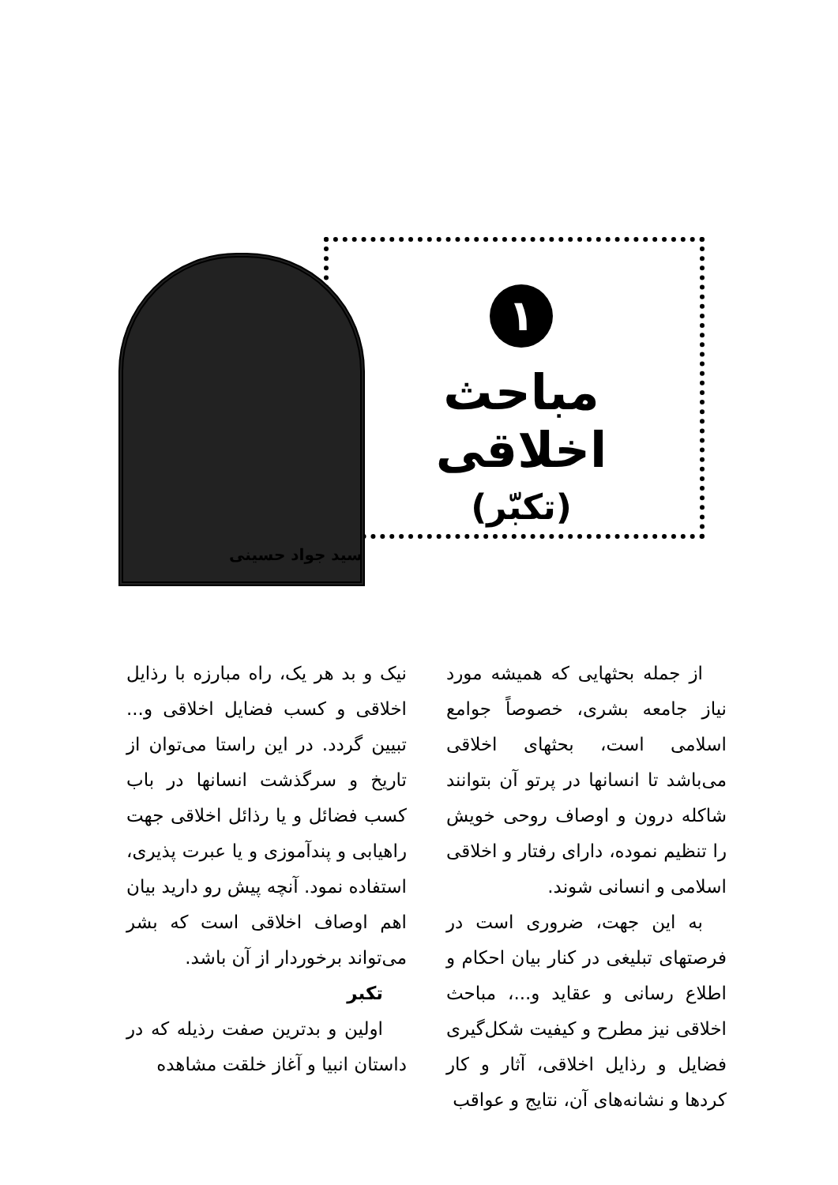۱
مباحث اخلاقی
(تکبّر)
سید جواد حسینی
از جمله بحثهایی که همیشه مورد نیاز جامعه بشری، خصوصاً جوامع اسلامی است، بحثهای اخلاقی می‌باشد تا انسانها در پرتو آن بتوانند شاکله درون و اوصاف روحی خویش را تنظیم نموده، دارای رفتار و اخلاقی اسلامی و انسانی شوند.
به این جهت، ضروری است در فرصتهای تبلیغی در کنار بیان احکام و اطلاع رسانی و عقاید و...، مباحث اخلاقی نیز مطرح و کیفیت شکل‌گیری فضایل و رذایل اخلاقی، آثار و کار کردها و نشانه‌های آن، نتایج و عواقب
نیک و بد هر یک، راه مبارزه با رذایل اخلاقی و کسب فضایل اخلاقی و... تبیین گردد. در این راستا می‌توان از تاریخ و سرگذشت انسانها در باب کسب فضائل و یا رذائل اخلاقی جهت راهیابی و پندآموزی و یا عبرت پذیری، استفاده نمود. آنچه پیش رو دارید بیان اهم اوصاف اخلاقی است که بشر می‌تواند برخوردار از آن باشد.
تکبر
اولین و بدترین صفت رذیله که در داستان انبیا و آغاز خلقت مشاهده